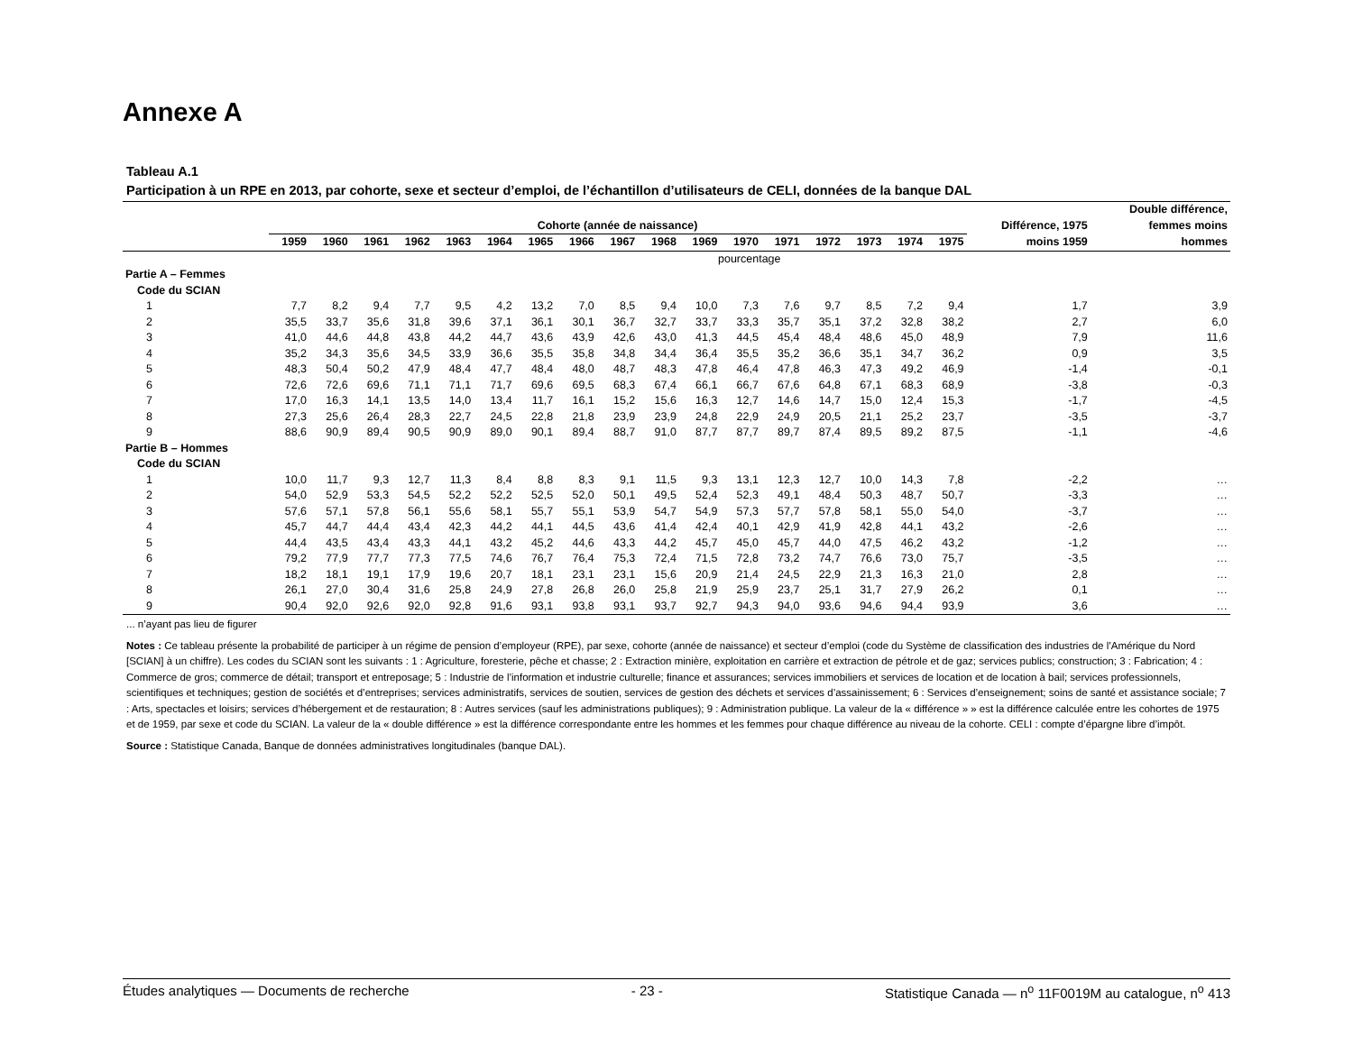Annexe A
Tableau A.1
Participation à un RPE en 2013, par cohorte, sexe et secteur d’emploi, de l’échantillon d’utilisateurs de CELI, données de la banque DAL
| | | | | | | | | | | | | | | | | | | | Double différence, |
| --- | --- | --- | --- | --- | --- | --- | --- | --- | --- | --- | --- | --- | --- | --- | --- | --- | --- | --- | --- |
| | Cohorte (année de naissance) | | | | | | | | | | | | | | | | | Différence, 1975 | femmes moins |
| | 1959 | 1960 | 1961 | 1962 | 1963 | 1964 | 1965 | 1966 | 1967 | 1968 | 1969 | 1970 | 1971 | 1972 | 1973 | 1974 | 1975 | moins 1959 | hommes |
| | pourcentage | | | | | | | | | | | | | | | | | | |
| Partie A – Femmes | | | | | | | | | | | | | | | | | | | |
| Code du SCIAN | | | | | | | | | | | | | | | | | | | |
| 1 | 7,7 | 8,2 | 9,4 | 7,7 | 9,5 | 4,2 | 13,2 | 7,0 | 8,5 | 9,4 | 10,0 | 7,3 | 7,6 | 9,7 | 8,5 | 7,2 | 9,4 | 1,7 | 3,9 |
| 2 | 35,5 | 33,7 | 35,6 | 31,8 | 39,6 | 37,1 | 36,1 | 30,1 | 36,7 | 32,7 | 33,7 | 33,3 | 35,7 | 35,1 | 37,2 | 32,8 | 38,2 | 2,7 | 6,0 |
| 3 | 41,0 | 44,6 | 44,8 | 43,8 | 44,2 | 44,7 | 43,6 | 43,9 | 42,6 | 43,0 | 41,3 | 44,5 | 45,4 | 48,4 | 48,6 | 45,0 | 48,9 | 7,9 | 11,6 |
| 4 | 35,2 | 34,3 | 35,6 | 34,5 | 33,9 | 36,6 | 35,5 | 35,8 | 34,8 | 34,4 | 36,4 | 35,5 | 35,2 | 36,6 | 35,1 | 34,7 | 36,2 | 0,9 | 3,5 |
| 5 | 48,3 | 50,4 | 50,2 | 47,9 | 48,4 | 47,7 | 48,4 | 48,0 | 48,7 | 48,3 | 47,8 | 46,4 | 47,8 | 46,3 | 47,3 | 49,2 | 46,9 | -1,4 | -0,1 |
| 6 | 72,6 | 72,6 | 69,6 | 71,1 | 71,1 | 71,7 | 69,6 | 69,5 | 68,3 | 67,4 | 66,1 | 66,7 | 67,6 | 64,8 | 67,1 | 68,3 | 68,9 | -3,8 | -0,3 |
| 7 | 17,0 | 16,3 | 14,1 | 13,5 | 14,0 | 13,4 | 11,7 | 16,1 | 15,2 | 15,6 | 16,3 | 12,7 | 14,6 | 14,7 | 15,0 | 12,4 | 15,3 | -1,7 | -4,5 |
| 8 | 27,3 | 25,6 | 26,4 | 28,3 | 22,7 | 24,5 | 22,8 | 21,8 | 23,9 | 23,9 | 24,8 | 22,9 | 24,9 | 20,5 | 21,1 | 25,2 | 23,7 | -3,5 | -3,7 |
| 9 | 88,6 | 90,9 | 89,4 | 90,5 | 90,9 | 89,0 | 90,1 | 89,4 | 88,7 | 91,0 | 87,7 | 87,7 | 89,7 | 87,4 | 89,5 | 89,2 | 87,5 | -1,1 | -4,6 |
| Partie B – Hommes | | | | | | | | | | | | | | | | | | | |
| Code du SCIAN | | | | | | | | | | | | | | | | | | | |
| 1 | 10,0 | 11,7 | 9,3 | 12,7 | 11,3 | 8,4 | 8,8 | 8,3 | 9,1 | 11,5 | 9,3 | 13,1 | 12,3 | 12,7 | 10,0 | 14,3 | 7,8 | -2,2 | … |
| 2 | 54,0 | 52,9 | 53,3 | 54,5 | 52,2 | 52,2 | 52,5 | 52,0 | 50,1 | 49,5 | 52,4 | 52,3 | 49,1 | 48,4 | 50,3 | 48,7 | 50,7 | -3,3 | … |
| 3 | 57,6 | 57,1 | 57,8 | 56,1 | 55,6 | 58,1 | 55,7 | 55,1 | 53,9 | 54,7 | 54,9 | 57,3 | 57,7 | 57,8 | 58,1 | 55,0 | 54,0 | -3,7 | … |
| 4 | 45,7 | 44,7 | 44,4 | 43,4 | 42,3 | 44,2 | 44,1 | 44,5 | 43,6 | 41,4 | 42,4 | 40,1 | 42,9 | 41,9 | 42,8 | 44,1 | 43,2 | -2,6 | … |
| 5 | 44,4 | 43,5 | 43,4 | 43,3 | 44,1 | 43,2 | 45,2 | 44,6 | 43,3 | 44,2 | 45,7 | 45,0 | 45,7 | 44,0 | 47,5 | 46,2 | 43,2 | -1,2 | … |
| 6 | 79,2 | 77,9 | 77,7 | 77,3 | 77,5 | 74,6 | 76,7 | 76,4 | 75,3 | 72,4 | 71,5 | 72,8 | 73,2 | 74,7 | 76,6 | 73,0 | 75,7 | -3,5 | … |
| 7 | 18,2 | 18,1 | 19,1 | 17,9 | 19,6 | 20,7 | 18,1 | 23,1 | 23,1 | 15,6 | 20,9 | 21,4 | 24,5 | 22,9 | 21,3 | 16,3 | 21,0 | 2,8 | … |
| 8 | 26,1 | 27,0 | 30,4 | 31,6 | 25,8 | 24,9 | 27,8 | 26,8 | 26,0 | 25,8 | 21,9 | 25,9 | 23,7 | 25,1 | 31,7 | 27,9 | 26,2 | 0,1 | … |
| 9 | 90,4 | 92,0 | 92,6 | 92,0 | 92,8 | 91,6 | 93,1 | 93,8 | 93,1 | 93,7 | 92,7 | 94,3 | 94,0 | 93,6 | 94,6 | 94,4 | 93,9 | 3,6 | … |
... n’ayant pas lieu de figurer
Notes : Ce tableau présente la probabilité de participer à un régime de pension d’employeur (RPE), par sexe, cohorte (année de naissance) et secteur d’emploi (code du Système de classification des industries de l’Amérique du Nord [SCIAN] à un chiffre). Les codes du SCIAN sont les suivants : 1 : Agriculture, foresterie, pêche et chasse; 2 : Extraction minière, exploitation en carrière et extraction de pétrole et de gaz; services publics; construction; 3 : Fabrication; 4 : Commerce de gros; commerce de détail; transport et entreposage; 5 : Industrie de l’information et industrie culturelle; finance et assurances; services immobiliers et services de location et de location à bail; services professionnels, scientifiques et techniques; gestion de sociétés et d’entreprises; services administratifs, services de soutien, services de gestion des déchets et services d’assainissement; 6 : Services d’enseignement; soins de santé et assistance sociale; 7 : Arts, spectacles et loisirs; services d’hébergement et de restauration; 8 : Autres services (sauf les administrations publiques); 9 : Administration publique. La valeur de la « différence » » est la différence calculée entre les cohortes de 1975 et de 1959, par sexe et code du SCIAN. La valeur de la « double différence » est la différence correspondante entre les hommes et les femmes pour chaque différence au niveau de la cohorte. CELI : compte d’épargne libre d’impôt.
Source : Statistique Canada, Banque de données administratives longitudinales (banque DAL).
Études analytiques — Documents de recherche - 23 - Statistique Canada — n<sup>o</sup> 11F0019M au catalogue, n<sup>o</sup> 413